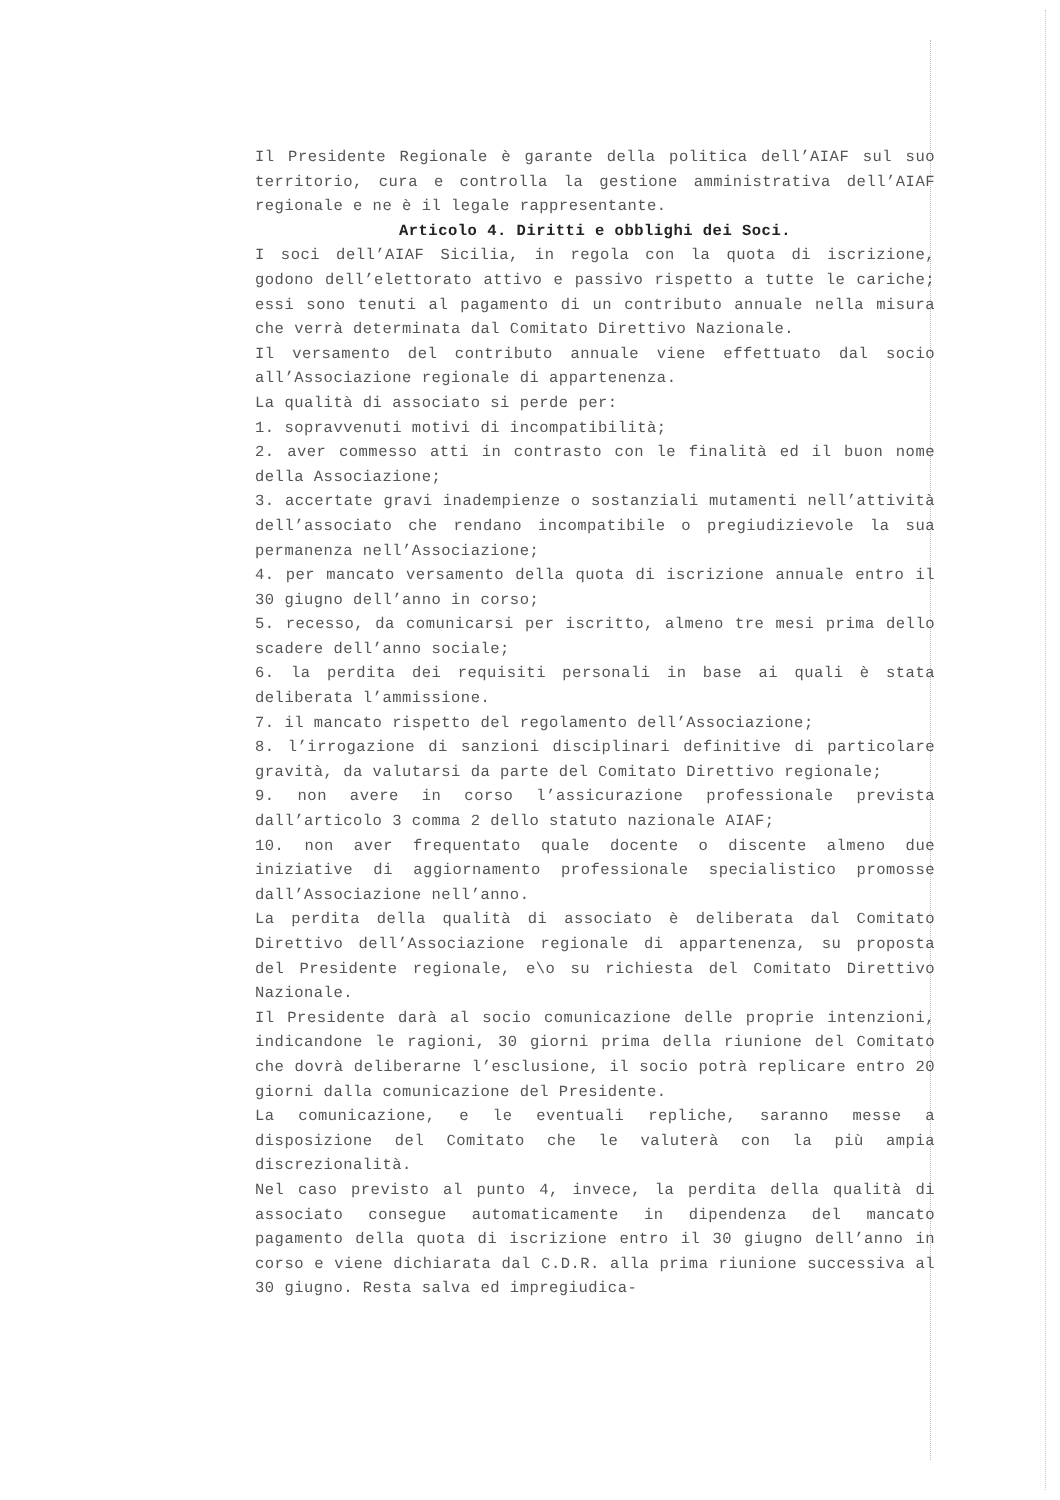Il Presidente Regionale è garante della politica dell’AIAF sul suo territorio, cura e controlla la gestione amministrativa dell’AIAF regionale e ne è il legale rappresentante.
Articolo 4. Diritti e obblighi dei Soci.
I soci dell’AIAF Sicilia, in regola con la quota di iscrizione, godono dell’elettorato attivo e passivo rispetto a tutte le cariche; essi sono tenuti al pagamento di un contributo annuale nella misura che verrà determinata dal Comitato Direttivo Nazionale.
Il versamento del contributo annuale viene effettuato dal socio all’Associazione regionale di appartenenza.
La qualità di associato si perde per:
1. sopravvenuti motivi di incompatibilità;
2. aver commesso atti in contrasto con le finalità ed il buon nome della Associazione;
3. accertate gravi inadempienze o sostanziali mutamenti nell’attività dell’associato che rendano incompatibile o pregiudizievole la sua permanenza nell’Associazione;
4. per mancato versamento della quota di iscrizione annuale entro il 30 giugno dell’anno in corso;
5. recesso, da comunicarsi per iscritto, almeno tre mesi prima dello scadere dell’anno sociale;
6. la perdita dei requisiti personali in base ai quali è stata deliberata l’ammissione.
7. il mancato rispetto del regolamento dell’Associazione;
8. l’irrogazione di sanzioni disciplinari definitive di particolare gravità, da valutarsi da parte del Comitato Direttivo regionale;
9. non avere in corso l’assicurazione professionale prevista dall’articolo 3 comma 2 dello statuto nazionale AIAF;
10. non aver frequentato quale docente o discente almeno due iniziative di aggiornamento professionale specialistico promosse dall’Associazione nell’anno.
La perdita della qualità di associato è deliberata dal Comitato Direttivo dell’Associazione regionale di appartenenza, su proposta del Presidente regionale, e\o su richiesta del Comitato Direttivo Nazionale.
Il Presidente darà al socio comunicazione delle proprie intenzioni, indicandone le ragioni, 30 giorni prima della riunione del Comitato che dovrà deliberarne l’esclusione, il socio potrà replicare entro 20 giorni dalla comunicazione del Presidente.
La comunicazione, e le eventuali repliche, saranno messe a disposizione del Comitato che le valuterà con la più ampia discrezionalità.
Nel caso previsto al punto 4, invece, la perdita della qualità di associato consegue automaticamente in dipendenza del mancato pagamento della quota di iscrizione entro il 30 giugno dell’anno in corso e viene dichiarata dal C.D.R. alla prima riunione successiva al 30 giugno. Resta salva ed impregiudica-